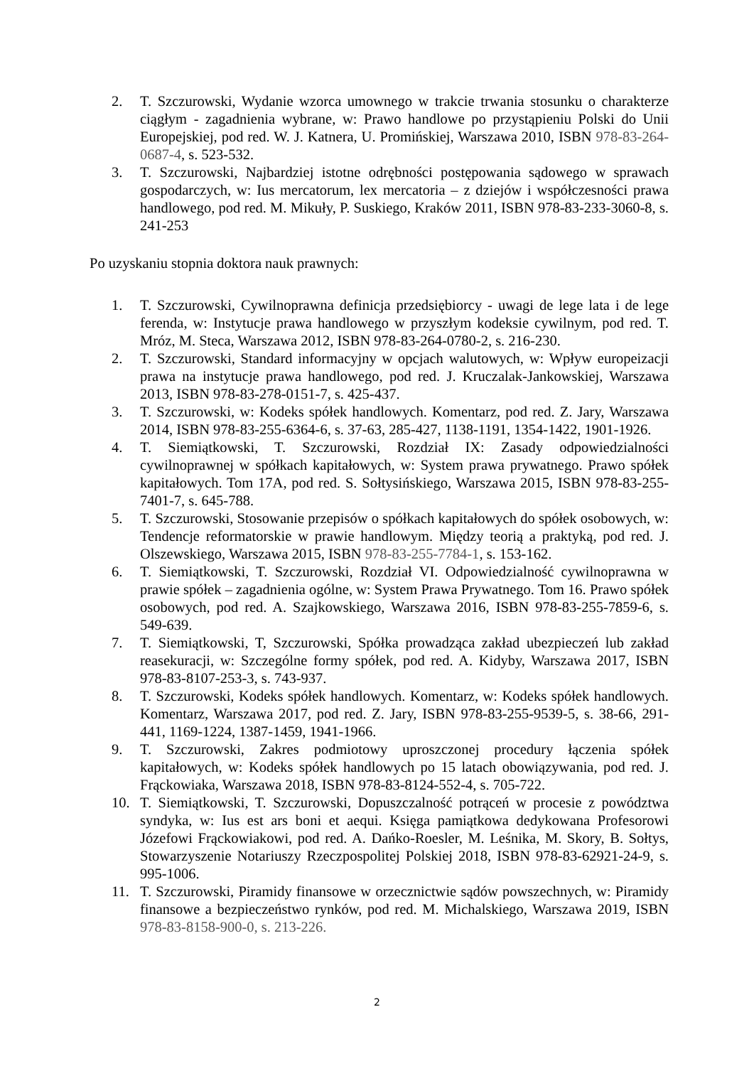2. T. Szczurowski, Wydanie wzorca umownego w trakcie trwania stosunku o charakterze ciągłym - zagadnienia wybrane, w: Prawo handlowe po przystąpieniu Polski do Unii Europejskiej, pod red. W. J. Katnera, U. Promińskiej, Warszawa 2010, ISBN 978-83-264-0687-4, s. 523-532.
3. T. Szczurowski, Najbardziej istotne odrębności postępowania sądowego w sprawach gospodarczych, w: Ius mercatorum, lex mercatoria – z dziejów i współczesności prawa handlowego, pod red. M. Mikuły, P. Suskiego, Kraków 2011, ISBN 978-83-233-3060-8, s. 241-253
Po uzyskaniu stopnia doktora nauk prawnych:
1. T. Szczurowski, Cywilnoprawna definicja przedsiębiorcy - uwagi de lege lata i de lege ferenda, w: Instytucje prawa handlowego w przyszłym kodeksie cywilnym, pod red. T. Mróz, M. Steca, Warszawa 2012, ISBN 978-83-264-0780-2, s. 216-230.
2. T. Szczurowski, Standard informacyjny w opcjach walutowych, w: Wpływ europeizacji prawa na instytucje prawa handlowego, pod red. J. Kruczalak-Jankowskiej, Warszawa 2013, ISBN 978-83-278-0151-7, s. 425-437.
3. T. Szczurowski, w: Kodeks spółek handlowych. Komentarz, pod red. Z. Jary, Warszawa 2014, ISBN 978-83-255-6364-6, s. 37-63, 285-427, 1138-1191, 1354-1422, 1901-1926.
4. T. Siemiątkowski, T. Szczurowski, Rozdział IX: Zasady odpowiedzialności cywilnoprawnej w spółkach kapitałowych, w: System prawa prywatnego. Prawo spółek kapitałowych. Tom 17A, pod red. S. Sołtysińskiego, Warszawa 2015, ISBN 978-83-255-7401-7, s. 645-788.
5. T. Szczurowski, Stosowanie przepisów o spółkach kapitałowych do spółek osobowych, w: Tendencje reformatorskie w prawie handlowym. Między teorią a praktyką, pod red. J. Olszewskiego, Warszawa 2015, ISBN 978-83-255-7784-1, s. 153-162.
6. T. Siemiątkowski, T. Szczurowski, Rozdział VI. Odpowiedzialność cywilnoprawna w prawie spółek – zagadnienia ogólne, w: System Prawa Prywatnego. Tom 16. Prawo spółek osobowych, pod red. A. Szajkowskiego, Warszawa 2016, ISBN 978-83-255-7859-6, s. 549-639.
7. T. Siemiątkowski, T, Szczurowski, Spółka prowadząca zakład ubezpieczeń lub zakład reasekuracji, w: Szczególne formy spółek, pod red. A. Kidyby, Warszawa 2017, ISBN 978-83-8107-253-3, s. 743-937.
8. T. Szczurowski, Kodeks spółek handlowych. Komentarz, w: Kodeks spółek handlowych. Komentarz, Warszawa 2017, pod red. Z. Jary, ISBN 978-83-255-9539-5, s. 38-66, 291-441, 1169-1224, 1387-1459, 1941-1966.
9. T. Szczurowski, Zakres podmiotowy uproszczonej procedury łączenia spółek kapitałowych, w: Kodeks spółek handlowych po 15 latach obowiązywania, pod red. J. Frąckowiaka, Warszawa 2018, ISBN 978-83-8124-552-4, s. 705-722.
10. T. Siemiątkowski, T. Szczurowski, Dopuszczalność potrąceń w procesie z powództwa syndyka, w: Ius est ars boni et aequi. Księga pamiątkowa dedykowana Profesorowi Józefowi Frąckowiakowi, pod red. A. Dańko-Roesler, M. Leśnika, M. Skory, B. Sołtys, Stowarzyszenie Notariuszy Rzeczpospolitej Polskiej 2018, ISBN 978-83-62921-24-9, s. 995-1006.
11. T. Szczurowski, Piramidy finansowe w orzecznictwie sądów powszechnych, w: Piramidy finansowe a bezpieczeństwo rynków, pod red. M. Michalskiego, Warszawa 2019, ISBN 978-83-8158-900-0, s. 213-226.
2